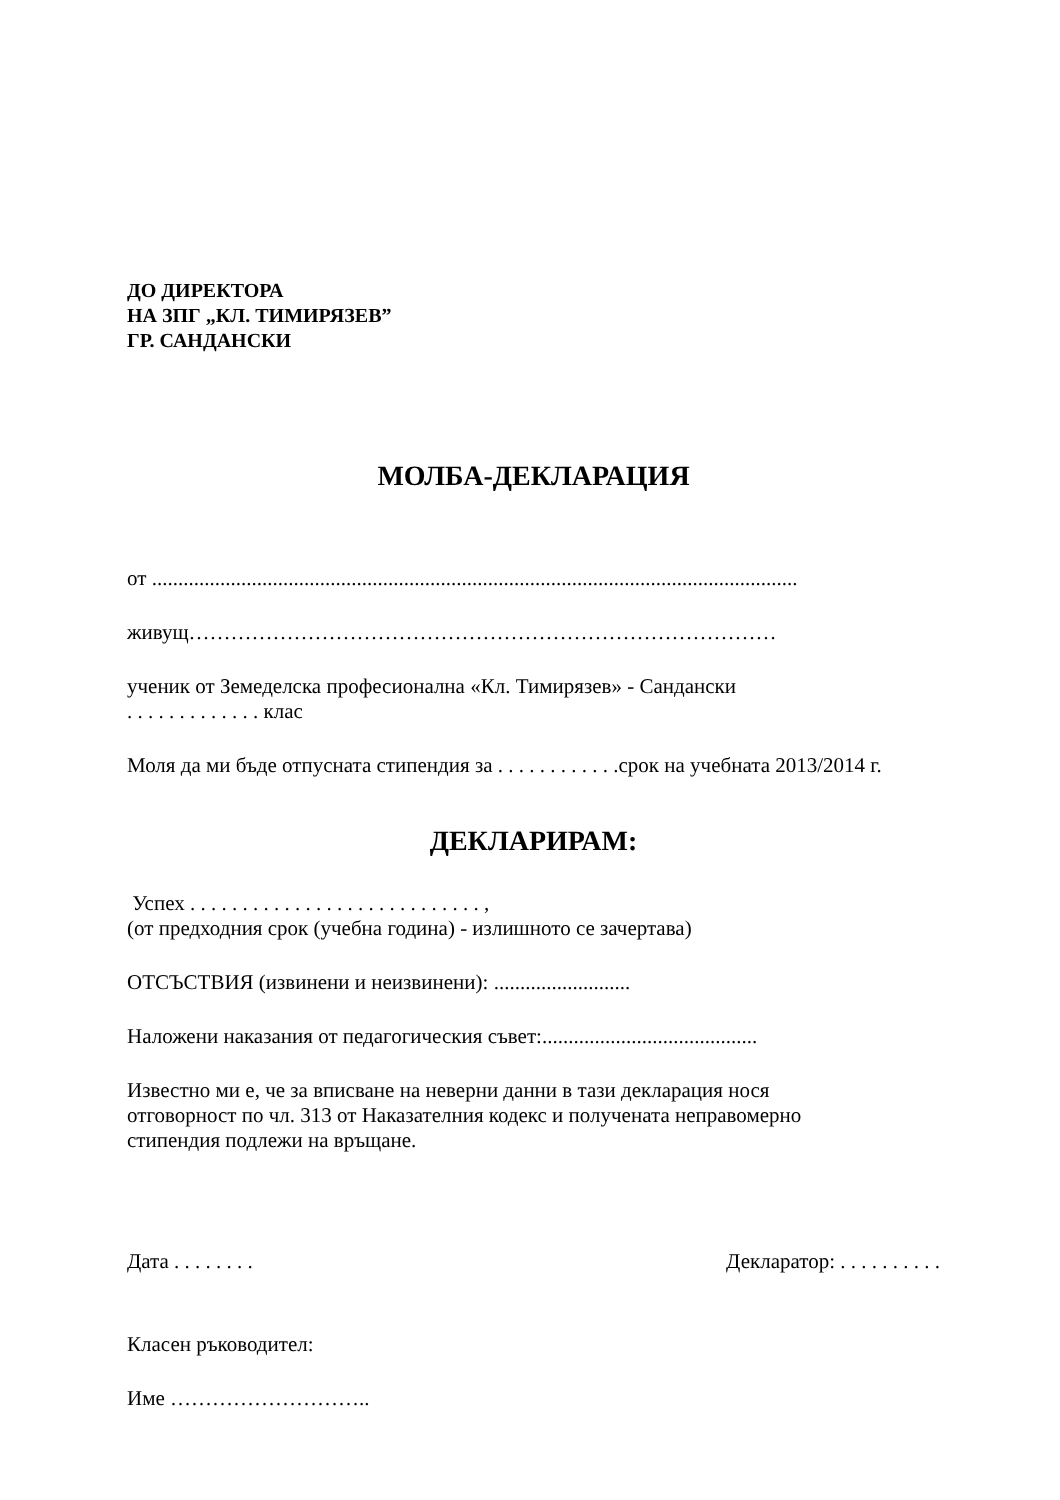ДО ДИРЕКТОРА
НА ЗПГ „КЛ. ТИМИРЯЗЕВ”
ГР. САНДАНСКИ
МОЛБА-ДЕКЛАРАЦИЯ
от ...........................................................................................................................
живущ…………………………………………………………………………
ученик от Земеделска професионална «Кл. Тимирязев» - Сандански
. . . . . . . . . . . . . клас
Моля да ми бъде отпусната стипендия за . . . . . . . . . . . .срок на учебната 2013/2014 г.
ДЕКЛАРИРАМ:
Успех . . . . . . . . . . . . . . . . . . . . . . . . . . . . ,
(от предходния срок (учебна година) - излишното се зачертава)
ОТСЪСТВИЯ (извинени и неизвинени): ..........................
Наложени наказания от педагогическия съвет:.........................................
Известно ми е, че за вписване на неверни данни в тази декларация нося
отговорност по чл. 313 от Наказателния кодекс и получената неправомерно
стипендия подлежи на връщане.
Дата . . . . . . . . Декларатор: . . . . . . . . . .
Класен ръководител:
Име ………………………..